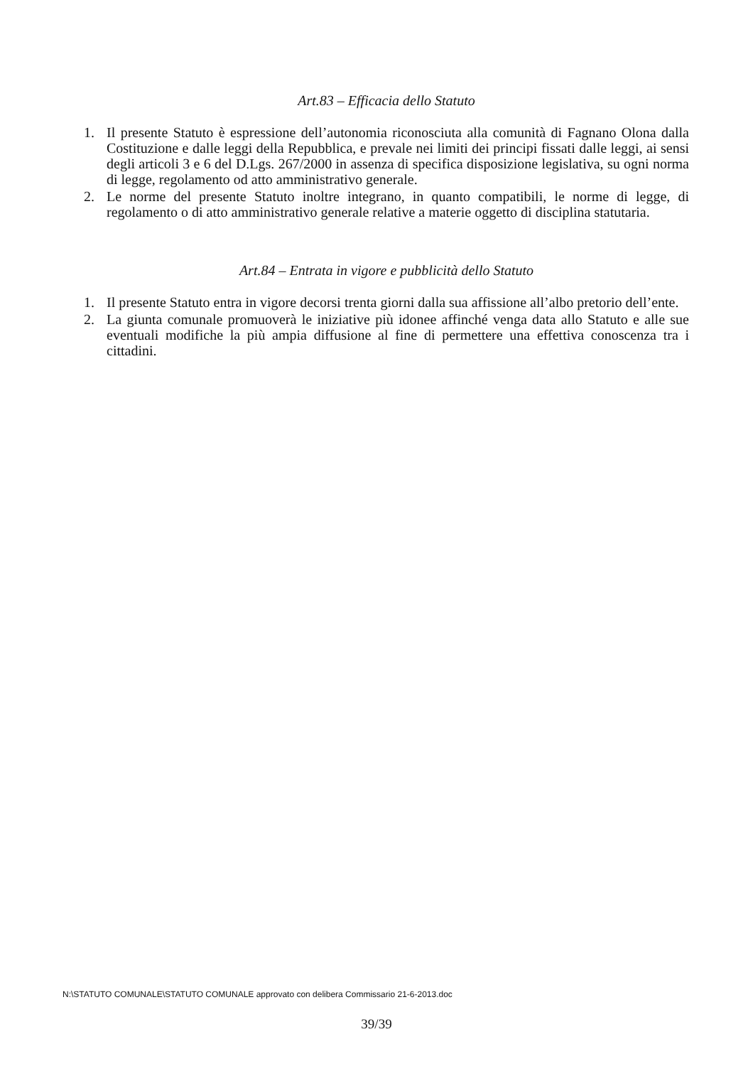Art.83 – Efficacia dello Statuto
1. Il presente Statuto è espressione dell’autonomia riconosciuta alla comunità di Fagnano Olona dalla Costituzione e dalle leggi della Repubblica, e prevale nei limiti dei principi fissati dalle leggi, ai sensi degli articoli 3 e 6 del D.Lgs. 267/2000 in assenza di specifica disposizione legislativa, su ogni norma di legge, regolamento od atto amministrativo generale.
2. Le norme del presente Statuto inoltre integrano, in quanto compatibili, le norme di legge, di regolamento o di atto amministrativo generale relative a materie oggetto di disciplina statutaria.
Art.84 – Entrata in vigore e pubblicità dello Statuto
1. Il presente Statuto entra in vigore decorsi trenta giorni dalla sua affissione all’albo pretorio dell’ente.
2. La giunta comunale promuoverà le iniziative più idonee affinché venga data allo Statuto e alle sue eventuali modifiche la più ampia diffusione al fine di permettere una effettiva conoscenza tra i cittadini.
N:\STATUTO COMUNALE\STATUTO COMUNALE approvato con delibera Commissario 21-6-2013.doc
39/39